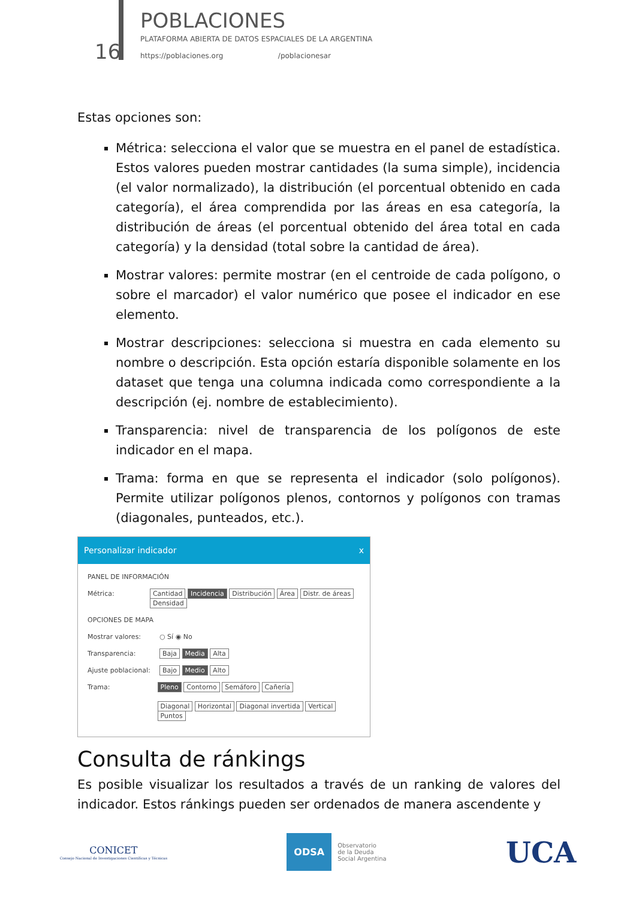16
POBLACIONES
PLATAFORMA ABIERTA DE DATOS ESPACIALES DE LA ARGENTINA
https://poblaciones.org /poblacionesar
Estas opciones son:
Métrica: selecciona el valor que se muestra en el panel de estadística. Estos valores pueden mostrar cantidades (la suma simple), incidencia (el valor normalizado), la distribución (el porcentual obtenido en cada categoría), el área comprendida por las áreas en esa categoría, la distribución de áreas (el porcentual obtenido del área total en cada categoría) y la densidad (total sobre la cantidad de área).
Mostrar valores: permite mostrar (en el centroide de cada polígono, o sobre el marcador) el valor numérico que posee el indicador en ese elemento.
Mostrar descripciones: selecciona si muestra en cada elemento su nombre o descripción. Esta opción estaría disponible solamente en los dataset que tenga una columna indicada como correspondiente a la descripción (ej. nombre de establecimiento).
Transparencia: nivel de transparencia de los polígonos de este indicador en el mapa.
Trama: forma en que se representa el indicador (solo polígonos). Permite utilizar polígonos plenos, contornos y polígonos con tramas (diagonales, punteados, etc.).
Personalizar indicador x
PANEL DE INFORMACIÓN
Métrica: Cantidad Incidencia Distribución Área Distr. de áreas Densidad
OPCIONES DE MAPA
Mostrar valores: ○ Sí ◉ No
Transparencia: Baja Media Alta
Ajuste poblacional: Bajo Medio Alto
Trama: Pleno Contorno Semáforo Cañería
Diagonal Horizontal Diagonal invertida Vertical Puntos
Consulta de ránkings
Es posible visualizar los resultados a través de un ranking de valores del indicador. Estos ránkings pueden ser ordenados de manera ascendente y
CONICET
Consejo Nacional de Investigaciones Científicas y Técnicas
ODSA Observatorio
de la Deuda
Social Argentina
UCA